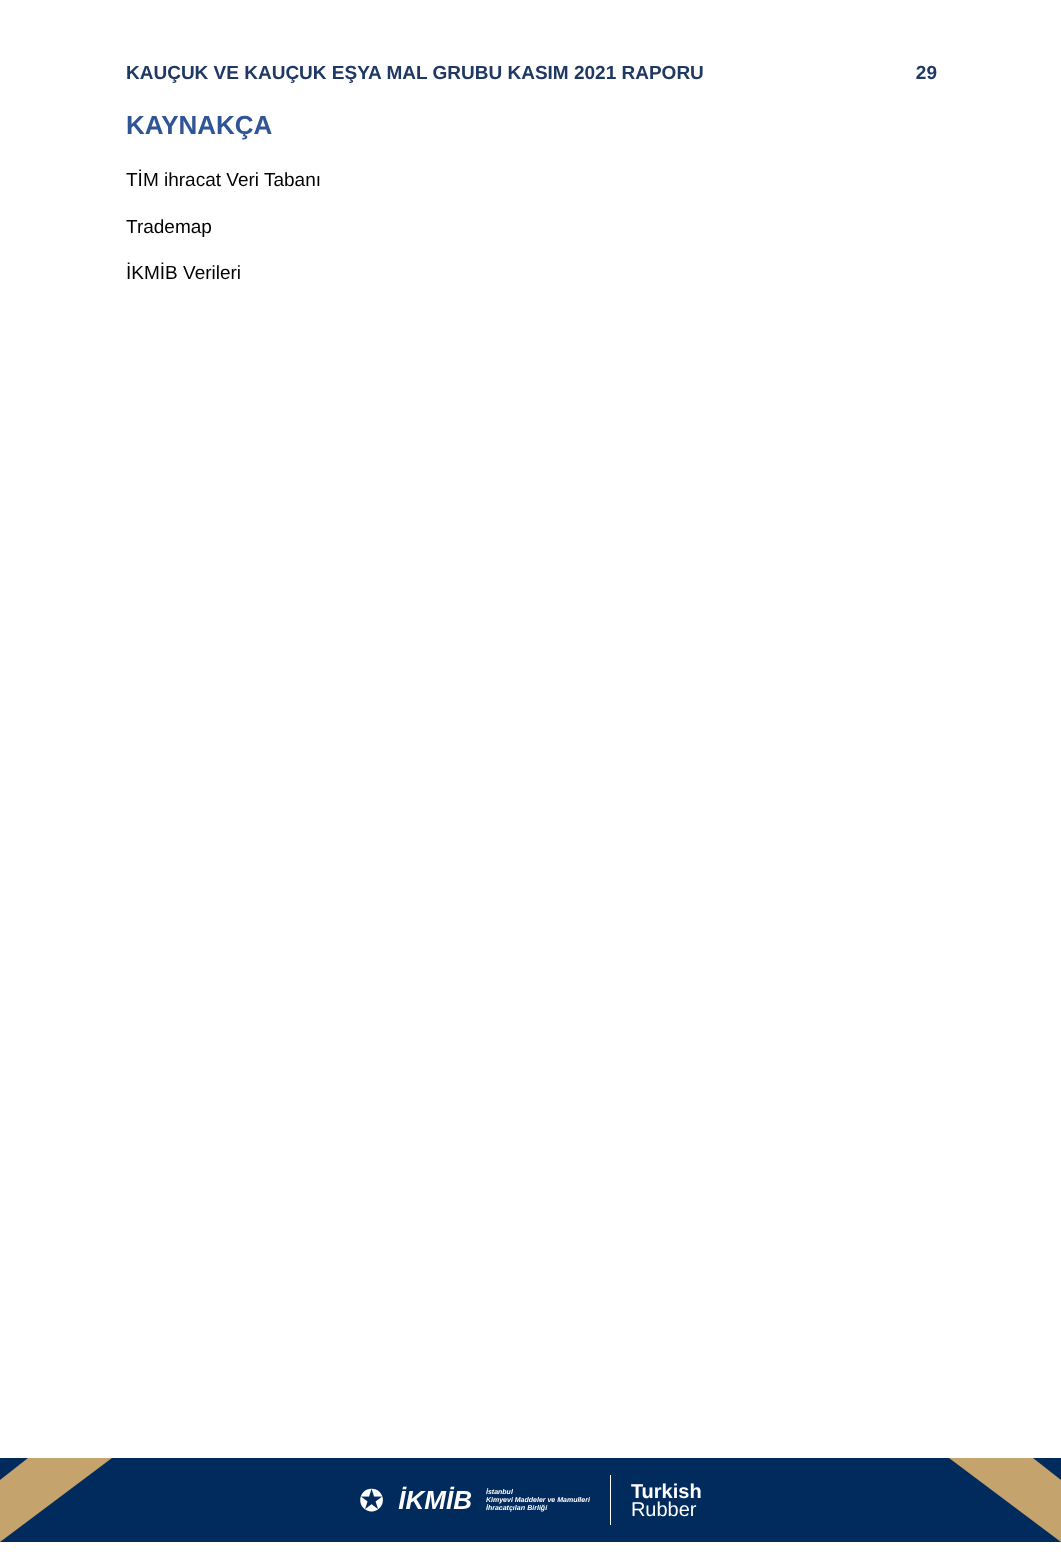KAUÇUK VE KAUÇUK EŞYA MAL GRUBU KASIM 2021 RAPORU 29
KAYNAKÇA
TİM ihracat Veri Tabanı
Trademap
İKMİB Verileri
✪ İKMİB İstanbul
Kimyevi Maddeler ve Mamulleri
İhracatçıları Birliği
Turkish
Rubber